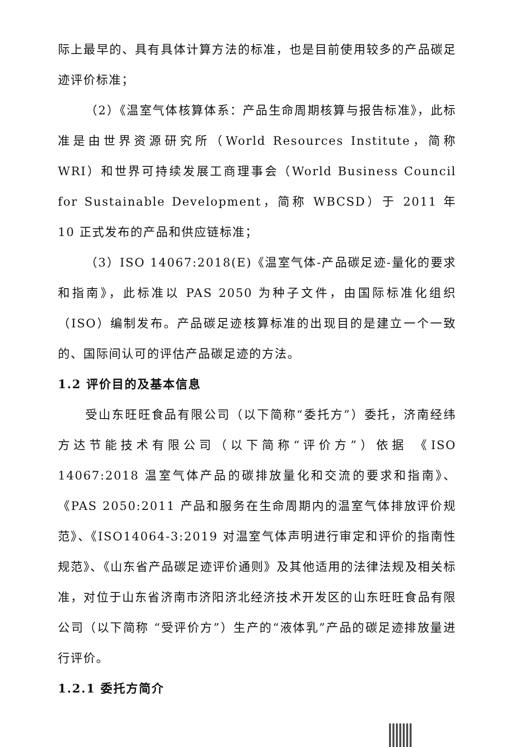际上最早的、具有具体计算方法的标准，也是目前使用较多的产品碳足迹评价标准；
（2）《温室气体核算体系：产品生命周期核算与报告标准》，此标准是由世界资源研究所（World Resources Institute，简称 WRI）和世界可持续发展工商理事会（World Business Council for Sustainable Development，简称 WBCSD）于 2011 年 10 正式发布的产品和供应链标准；
（3）ISO 14067:2018(E)《温室气体-产品碳足迹-量化的要求和指南》，此标准以 PAS 2050 为种子文件，由国际标准化组织（ISO）编制发布。产品碳足迹核算标准的出现目的是建立一个一致的、国际间认可的评估产品碳足迹的方法。
1.2 评价目的及基本信息
受山东旺旺食品有限公司（以下简称“委托方”）委托，济南经纬方达节能技术有限公司（以下简称“评价方”）依据 《ISO 14067:2018 温室气体产品的碳排放量化和交流的要求和指南》、《PAS 2050:2011 产品和服务在生命周期内的温室气体排放评价规范》、《ISO14064-3:2019 对温室气体声明进行审定和评价的指南性规范》、《山东省产品碳足迹评价通则》及其他适用的法律法规及相关标准，对位于山东省济南市济阳济北经济技术开发区的山东旺旺食品有限公司（以下简称 “受评价方”）生产的“液体乳”产品的碳足迹排放量进行评价。
1.2.1 委托方简介